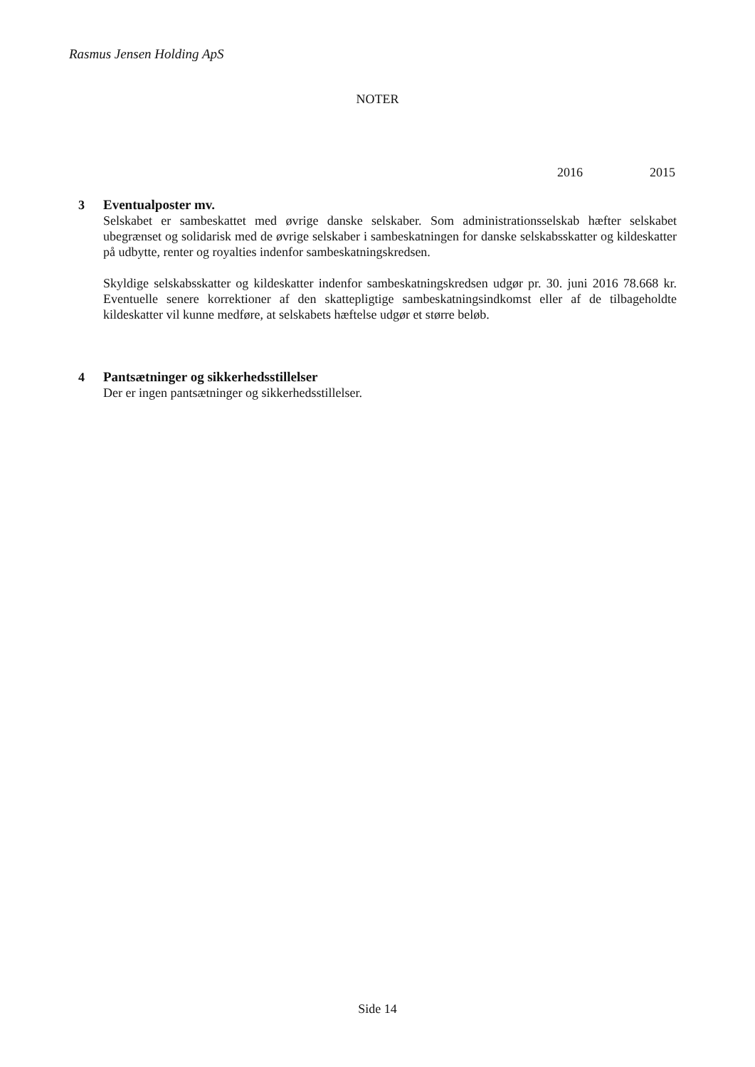Rasmus Jensen Holding ApS
NOTER
2016 2015
3 Eventualposter mv.
Selskabet er sambeskattet med øvrige danske selskaber. Som administrationsselskab hæfter selskabet ubegrænset og solidarisk med de øvrige selskaber i sambeskatningen for danske selskabsskatter og kildeskatter på udbytte, renter og royalties indenfor sambeskatningskredsen.
Skyldige selskabsskatter og kildeskatter indenfor sambeskatningskredsen udgør pr. 30. juni 2016 78.668 kr. Eventuelle senere korrektioner af den skattepligtige sambeskatningsindkomst eller af de tilbageholdte kildeskatter vil kunne medføre, at selskabets hæftelse udgør et større beløb.
4 Pantsætninger og sikkerhedsstillelser
Der er ingen pantsætninger og sikkerhedsstillelser.
Side 14